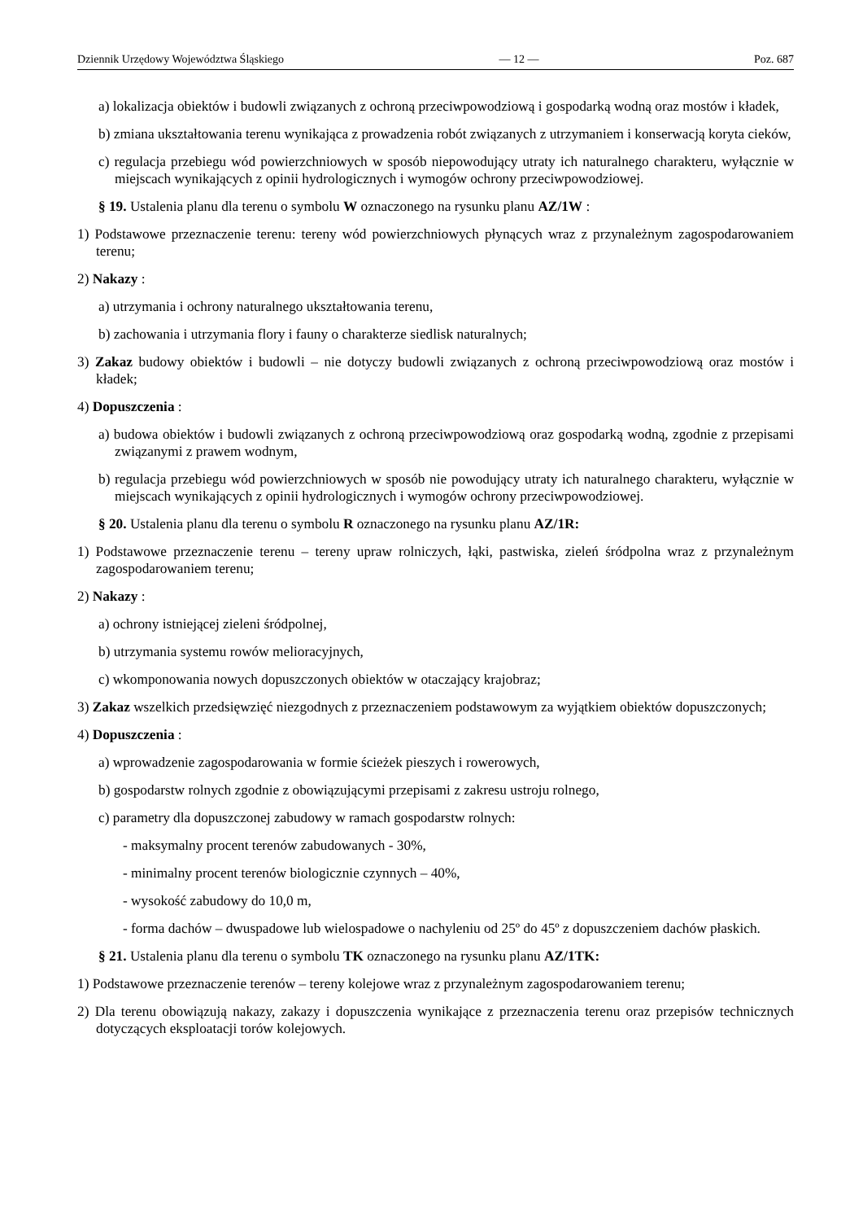Dziennik Urzędowy Województwa Śląskiego — 12 — Poz. 687
a) lokalizacja obiektów i budowli związanych z ochroną przeciwpowodziową i gospodarką wodną oraz mostów i kładek,
b) zmiana ukształtowania terenu wynikająca z prowadzenia robót związanych z utrzymaniem i konserwacją koryta cieków,
c) regulacja przebiegu wód powierzchniowych w sposób niepowodujący utraty ich naturalnego charakteru, wyłącznie w miejscach wynikających z opinii hydrologicznych i wymogów ochrony przeciwpowodziowej.
§ 19. Ustalenia planu dla terenu o symbolu W oznaczonego na rysunku planu AZ/1W :
1) Podstawowe przeznaczenie terenu: tereny wód powierzchniowych płynących wraz z przynależnym zagospodarowaniem terenu;
2) Nakazy :
a) utrzymania i ochrony naturalnego ukształtowania terenu,
b) zachowania i utrzymania flory i fauny o charakterze siedlisk naturalnych;
3) Zakaz budowy obiektów i budowli – nie dotyczy budowli związanych z ochroną przeciwpowodziową oraz mostów i kładek;
4) Dopuszczenia :
a) budowa obiektów i budowli związanych z ochroną przeciwpowodziową oraz gospodarką wodną, zgodnie z przepisami związanymi z prawem wodnym,
b) regulacja przebiegu wód powierzchniowych w sposób nie powodujący utraty ich naturalnego charakteru, wyłącznie w miejscach wynikających z opinii hydrologicznych i wymogów ochrony przeciwpowodziowej.
§ 20. Ustalenia planu dla terenu o symbolu R oznaczonego na rysunku planu AZ/1R:
1) Podstawowe przeznaczenie terenu – tereny upraw rolniczych, łąki, pastwiska, zieleń śródpolna wraz z przynależnym zagospodarowaniem terenu;
2) Nakazy :
a) ochrony istniejącej zieleni śródpolnej,
b) utrzymania systemu rowów melioracyjnych,
c) wkomponowania nowych dopuszczonych obiektów w otaczający krajobraz;
3) Zakaz wszelkich przedsięwzięć niezgodnych z przeznaczeniem podstawowym za wyjątkiem obiektów dopuszczonych;
4) Dopuszczenia :
a) wprowadzenie zagospodarowania w formie ścieżek pieszych i rowerowych,
b) gospodarstw rolnych zgodnie z obowiązującymi przepisami z zakresu ustroju rolnego,
c) parametry dla dopuszczonej zabudowy w ramach gospodarstw rolnych:
- maksymalny procent terenów zabudowanych - 30%,
- minimalny procent terenów biologicznie czynnych – 40%,
- wysokość zabudowy do 10,0 m,
- forma dachów – dwuspadowe lub wielospadowe o nachyleniu od 25º do 45º z dopuszczeniem dachów płaskich.
§ 21. Ustalenia planu dla terenu o symbolu TK oznaczonego na rysunku planu AZ/1TK:
1) Podstawowe przeznaczenie terenów – tereny kolejowe wraz z przynależnym zagospodarowaniem terenu;
2) Dla terenu obowiązują nakazy, zakazy i dopuszczenia wynikające z przeznaczenia terenu oraz przepisów technicznych dotyczących eksploatacji torów kolejowych.